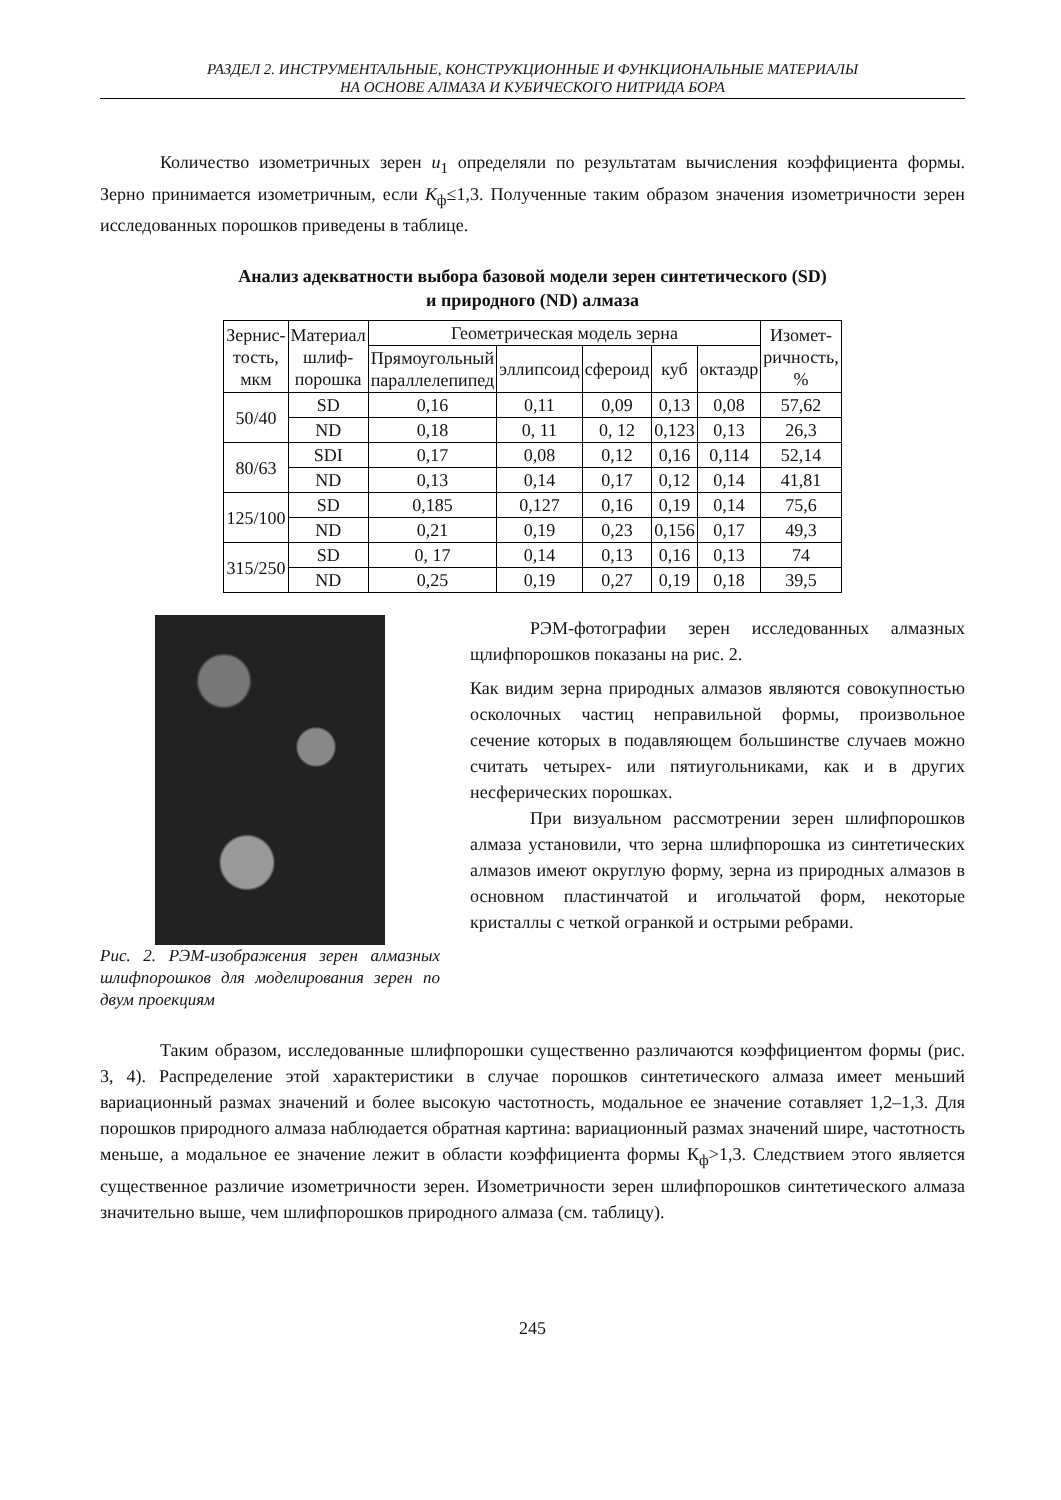РАЗДЕЛ 2. ИНСТРУМЕНТАЛЬНЫЕ, КОНСТРУКЦИОННЫЕ И ФУНКЦИОНАЛЬНЫЕ МАТЕРИАЛЫ
НА ОСНОВЕ АЛМАЗА И КУБИЧЕСКОГО НИТРИДА БОРА
Количество изометричных зерен u<sub>1</sub> определяли по результатам вычисления коэффициента формы. Зерно принимается изометричным, если К<sub>ф</sub>≤1,3. Полученные таким образом значения изометричности зерен исследованных порошков приведены в таблице.
Анализ адекватности выбора базовой модели зерен синтетического (SD)
и природного (ND) алмаза
| Зернис- тость, мкм | Материал шлиф- порошка | Геометрическая модель зерна | | | | | Изомет- ричность, % |
| --- | --- | --- | --- | --- | --- | --- | --- |
| | | Прямоугольный параллелепипед | эллипсоид | сфероид | куб | октаэдр | |
| 50/40 | SD | 0,16 | 0,11 | 0,09 | 0,13 | 0,08 | 57,62 |
| | ND | 0,18 | 0, 11 | 0, 12 | 0,123 | 0,13 | 26,3 |
| 80/63 | SDI | 0,17 | 0,08 | 0,12 | 0,16 | 0,114 | 52,14 |
| | ND | 0,13 | 0,14 | 0,17 | 0,12 | 0,14 | 41,81 |
| 125/100 | SD | 0,185 | 0,127 | 0,16 | 0,19 | 0,14 | 75,6 |
| | ND | 0,21 | 0,19 | 0,23 | 0,156 | 0,17 | 49,3 |
| 315/250 | SD | 0, 17 | 0,14 | 0,13 | 0,16 | 0,13 | 74 |
| | ND | 0,25 | 0,19 | 0,27 | 0,19 | 0,18 | 39,5 |
Рис. 2. РЭМ-изображения зерен алмазных шлифпорошков для моделирования зерен по двум проекциям
РЭМ-фотографии зерен исследованных алмазных щлифпорошков показаны на рис. 2.
Как видим зерна природных алмазов являются совокупностью осколочных частиц неправильной формы, произвольное сечение которых в подавляющем большинстве случаев можно считать четырех- или пятиугольниками, как и в других несферических порошках.
При визуальном рассмотрении зерен шлифпорошков алмаза установили, что зерна шлифпорошка из синтетических алмазов имеют округлую форму, зерна из природных алмазов в основном пластинчатой и игольчатой форм, некоторые кристаллы с четкой огранкой и острыми ребрами.
Таким образом, исследованные шлифпорошки существенно различаются коэффициентом формы (рис. 3, 4). Распределение этой характеристики в случае порошков синтетического алмаза имеет меньший вариационный размах значений и более высокую частотность, модальное ее значение сотавляет 1,2–1,3. Для порошков природного алмаза наблюдается обратная картина: вариационный размах значений шире, частотность меньше, а модальное ее значение лежит в области коэффициента формы К<sub>ф</sub>>1,3. Следствием этого является существенное различие изометричности зерен. Изометричности зерен шлифпорошков синтетического алмаза значительно выше, чем шлифпорошков природного алмаза (см. таблицу).
245